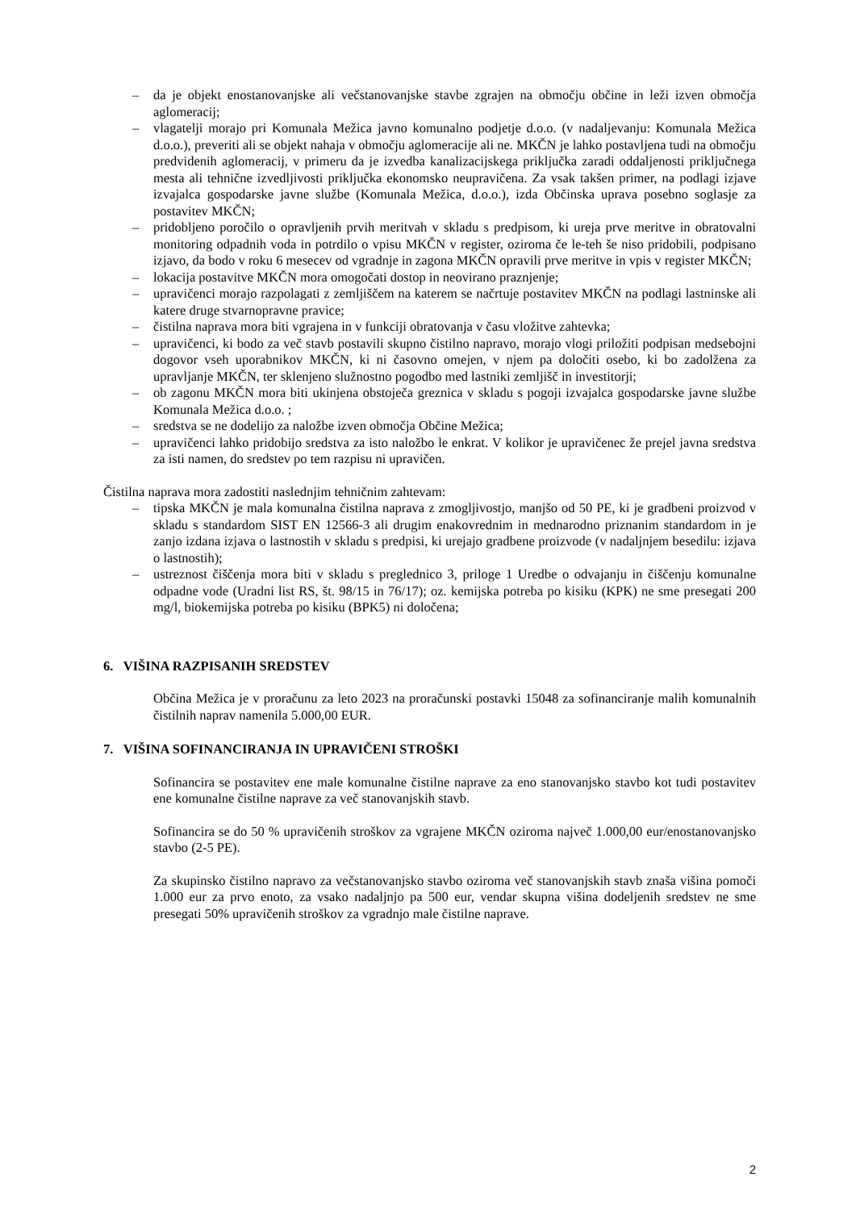– da je objekt enostanovanjske ali večstanovanjske stavbe zgrajen na območju občine in leži izven območja aglomeracij;
– vlagatelji morajo pri Komunala Mežica javno komunalno podjetje d.o.o. (v nadaljevanju: Komunala Mežica d.o.o.), preveriti ali se objekt nahaja v območju aglomeracije ali ne. MKČN je lahko postavljena tudi na območju predvidenih aglomeracij, v primeru da je izvedba kanalizacijskega priključka zaradi oddaljenosti priključnega mesta ali tehnične izvedljivosti priključka ekonomsko neupravičena. Za vsak takšen primer, na podlagi izjave izvajalca gospodarske javne službe (Komunala Mežica, d.o.o.), izda Občinska uprava posebno soglasje za postavitev MKČN;
– pridobljeno poročilo o opravljenih prvih meritvah v skladu s predpisom, ki ureja prve meritve in obratovalni monitoring odpadnih voda in potrdilo o vpisu MKČN v register, oziroma če le-teh še niso pridobili, podpisano izjavo, da bodo v roku 6 mesecev od vgradnje in zagona MKČN opravili prve meritve in vpis v register MKČN;
– lokacija postavitve MKČN mora omogočati dostop in neovirano praznjenje;
– upravičenci morajo razpolagati z zemljiščem na katerem se načrtuje postavitev MKČN na podlagi lastninske ali katere druge stvarnopravne pravice;
– čistilna naprava mora biti vgrajena in v funkciji obratovanja v času vložitve zahtevka;
– upravičenci, ki bodo za več stavb postavili skupno čistilno napravo, morajo vlogi priložiti podpisan medsebojni dogovor vseh uporabnikov MKČN, ki ni časovno omejen, v njem pa določiti osebo, ki bo zadolžena za upravljanje MKČN, ter sklenjeno služnostno pogodbo med lastniki zemljišč in investitorji;
– ob zagonu MKČN mora biti ukinjena obstoječa greznica v skladu s pogoji izvajalca gospodarske javne službe Komunala Mežica d.o.o. ;
– sredstva se ne dodelijo za naložbe izven območja Občine Mežica;
– upravičenci lahko pridobijo sredstva za isto naložbo le enkrat. V kolikor je upravičenec že prejel javna sredstva za isti namen, do sredstev po tem razpisu ni upravičen.
Čistilna naprava mora zadostiti naslednjim tehničnim zahtevam:
– tipska MKČN je mala komunalna čistilna naprava z zmogljivostjo, manjšo od 50 PE, ki je gradbeni proizvod v skladu s standardom SIST EN 12566-3 ali drugim enakovrednim in mednarodno priznanim standardom in je zanjo izdana izjava o lastnostih v skladu s predpisi, ki urejajo gradbene proizvode (v nadaljnjem besedilu: izjava o lastnostih);
– ustreznost čiščenja mora biti v skladu s preglednico 3, priloge 1 Uredbe o odvajanju in čiščenju komunalne odpadne vode (Uradni list RS, št. 98/15 in 76/17); oz. kemijska potreba po kisiku (KPK) ne sme presegati 200 mg/l, biokemijska potreba po kisiku (BPK5) ni določena;
6. VIŠINA RAZPISANIH SREDSTEV
Občina Mežica je v proračunu za leto 2023 na proračunski postavki 15048 za sofinanciranje malih komunalnih čistilnih naprav namenila 5.000,00 EUR.
7. VIŠINA SOFINANCIRANJA IN UPRAVIČENI STROŠKI
Sofinancira se postavitev ene male komunalne čistilne naprave za eno stanovanjsko stavbo kot tudi postavitev ene komunalne čistilne naprave za več stanovanjskih stavb.
Sofinancira se do 50 % upravičenih stroškov za vgrajene MKČN oziroma največ 1.000,00 eur/enostanovanjsko stavbo (2-5 PE).
Za skupinsko čistilno napravo za večstanovanjsko stavbo oziroma več stanovanjskih stavb znaša višina pomoči 1.000 eur za prvo enoto, za vsako nadaljnjo pa 500 eur, vendar skupna višina dodeljenih sredstev ne sme presegati 50% upravičenih stroškov za vgradnjo male čistilne naprave.
2